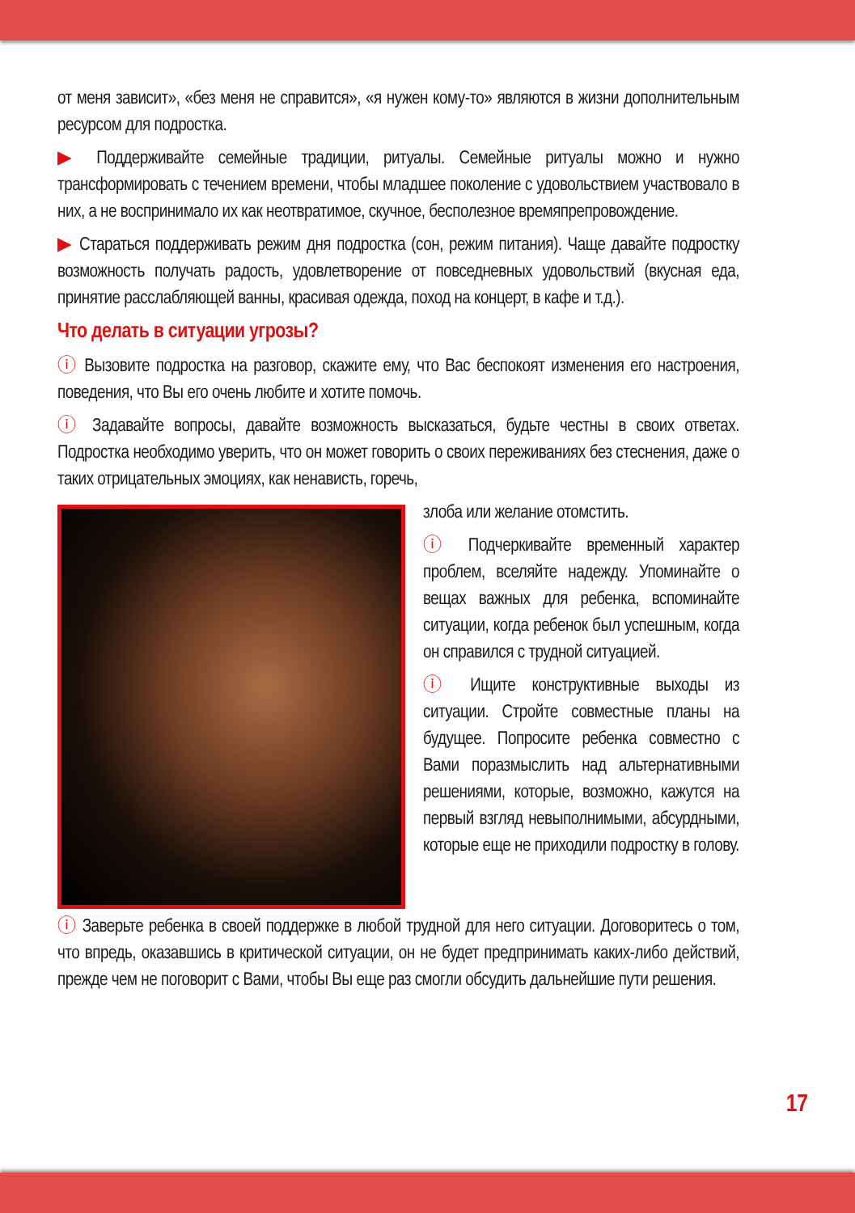от меня зависит», «без меня не справится», «я нужен кому-то» являются в жизни дополнительным ресурсом для подростка.
▶ Поддерживайте семейные традиции, ритуалы. Семейные ритуалы можно и нужно трансформировать с течением времени, чтобы младшее поколение с удовольствием участвовало в них, а не воспринимало их как неотвратимое, скучное, бесполезное времяпрепровождение.
▶ Стараться поддерживать режим дня подростка (сон, режим питания). Чаще давайте подростку возможность получать радость, удовлетворение от повседневных удовольствий (вкусная еда, принятие расслабляющей ванны, красивая одежда, поход на концерт, в кафе и т.д.).
Что делать в ситуации угрозы?
ⓘ Вызовите подростка на разговор, скажите ему, что Вас беспокоят изменения его настроения, поведения, что Вы его очень любите и хотите помочь.
ⓘ Задавайте вопросы, давайте возможность высказаться, будьте честны в своих ответах. Подростка необходимо уверить, что он может говорить о своих переживаниях без стеснения, даже о таких отрицательных эмоциях, как ненависть, горечь,
злоба или желание отомстить.
ⓘ Подчеркивайте временный характер проблем, вселяйте надежду. Упоминайте о вещах важных для ребенка, вспоминайте ситуации, когда ребенок был успешным, когда он справился с трудной ситуацией.
ⓘ Ищите конструктивные выходы из ситуации. Стройте совместные планы на будущее. Попросите ребенка совместно с Вами поразмыслить над альтернативными решениями, которые, возможно, кажутся на первый взгляд невыполнимыми, абсурдными, которые еще не приходили подростку в голову.
ⓘ Заверьте ребенка в своей поддержке в любой трудной для него ситуации. Договоритесь о том, что впредь, оказавшись в критической ситуации, он не будет предпринимать каких-либо действий, прежде чем не поговорит с Вами, чтобы Вы еще раз смогли обсудить дальнейшие пути решения.
17